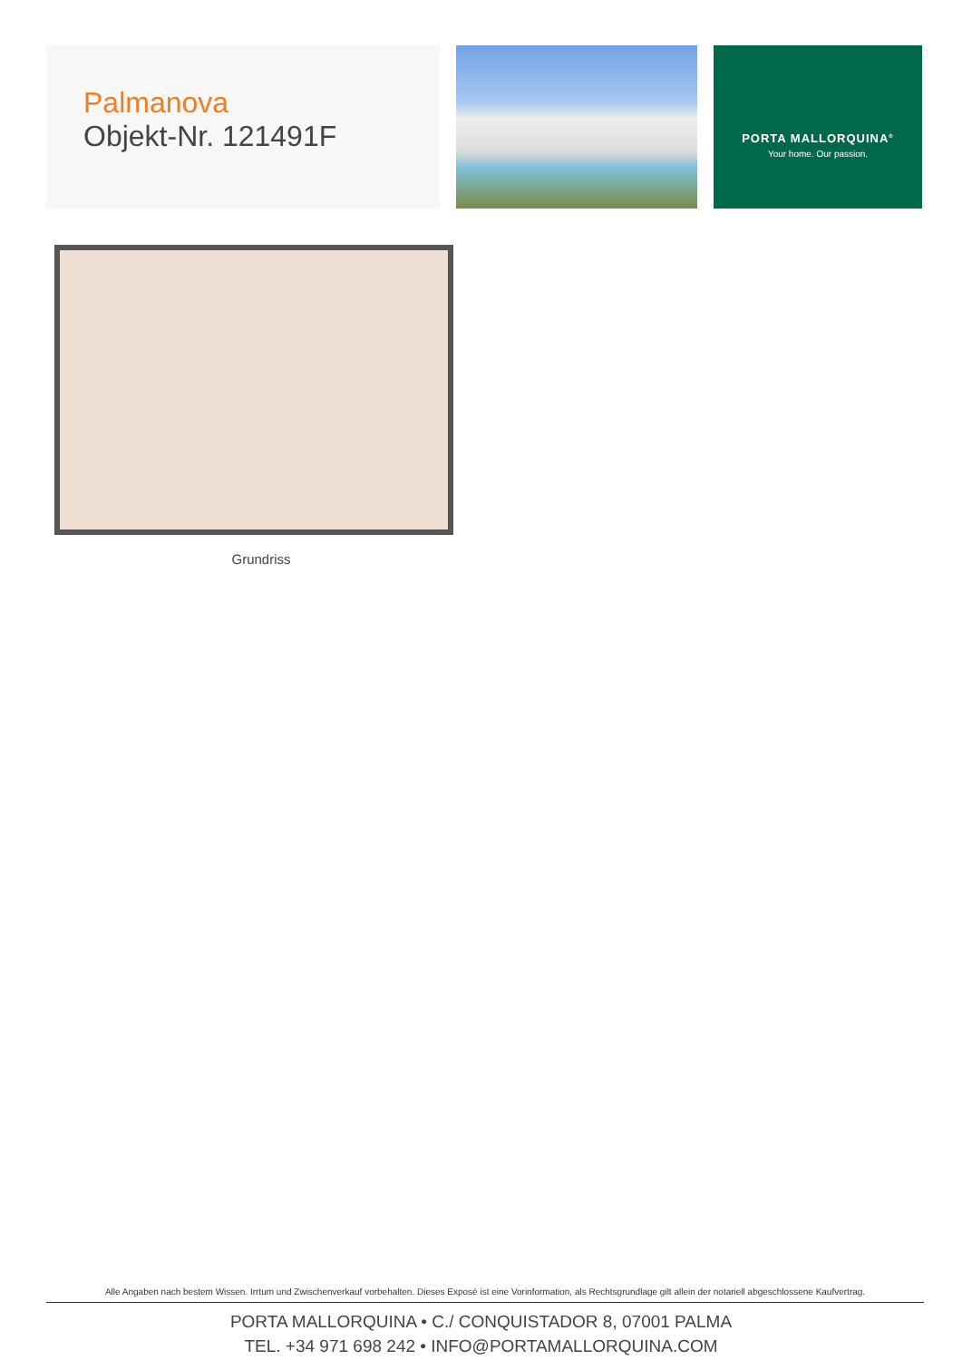Palmanova
Objekt-Nr. 121491F
PORTA MALLORQUINA<sup>®</sup>
Your home. Our passion.
Grundriss
Alle Angaben nach bestem Wissen. Irrtum und Zwischenverkauf vorbehalten. Dieses Exposé ist eine Vorinformation, als Rechtsgrundlage gilt allein der notariell abgeschlossene Kaufvertrag.
PORTA MALLORQUINA • C./ CONQUISTADOR 8, 07001 PALMA
TEL. +34 971 698 242 • INFO@PORTAMALLORQUINA.COM